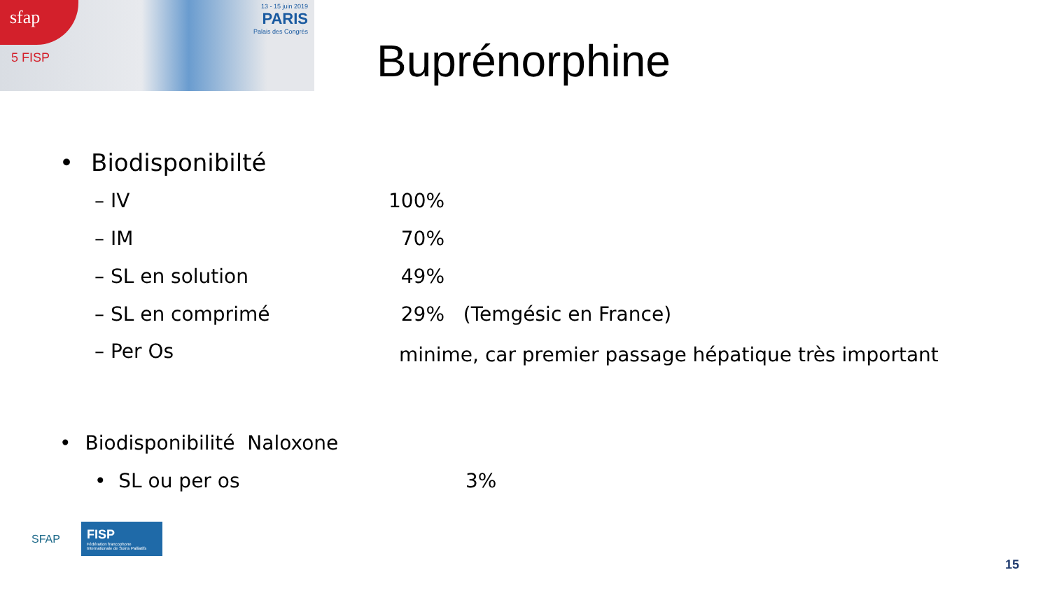sfap
5 FISP
13 - 15 juin 2019
PARIS
Palais des Congrès
Buprénorphine
• Biodisponibilté
– IV 100%
– IM 70%
– SL en solution 49%
– SL en comprimé 29% (Temgésic en France)
– Per Os
minime, car premier passage hépatique très important
• Biodisponibilité Naloxone
• SL ou per os 3%
SFAP
FISP
Fédération francophone Internationale de Soins Palliatifs
15